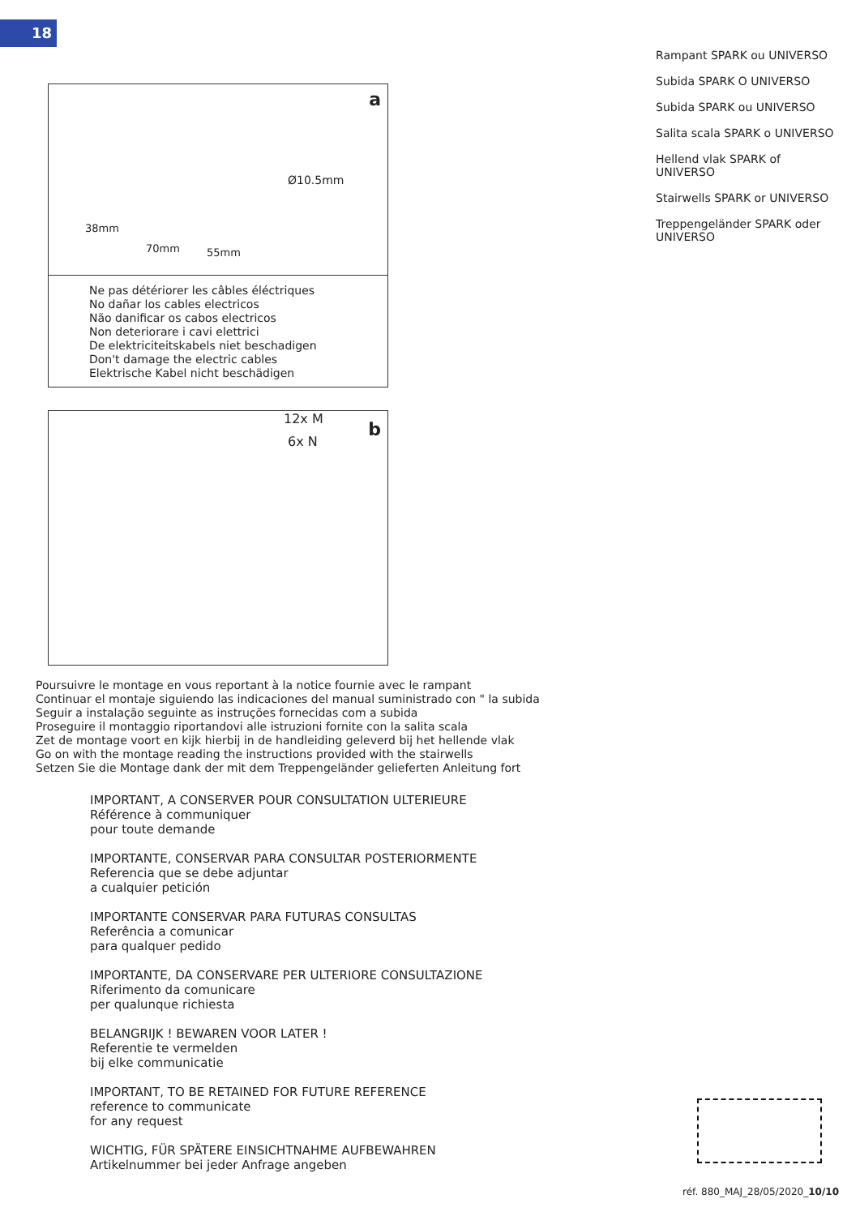18
a
Ø10.5mm
38mm
70mm 55mm
Ne pas détériorer les câbles éléctriques
No dañar los cables electricos
Não danificar os cabos electricos
Non deteriorare i cavi elettrici
De elektriciteitskabels niet beschadigen
Don't damage the electric cables
Elektrische Kabel nicht beschädigen
b
12x M
6x N
Rampant SPARK ou UNIVERSO
Subida SPARK O UNIVERSO
Subida SPARK ou UNIVERSO
Salita scala SPARK o UNIVERSO
Hellend vlak SPARK of UNIVERSO
Stairwells SPARK or UNIVERSO
Treppengeländer SPARK oder UNIVERSO
Poursuivre le montage en vous reportant à la notice fournie avec le rampant
Continuar el montaje siguiendo las indicaciones del manual suministrado con " la subida
Seguir a instalação seguinte as instruções fornecidas com a subida
Proseguire il montaggio riportandovi alle istruzioni fornite con la salita scala
Zet de montage voort en kijk hierbij in de handleiding geleverd bij het hellende vlak
Go on with the montage reading the instructions provided with the stairwells
Setzen Sie die Montage dank der mit dem Treppengeländer gelieferten Anleitung fort
IMPORTANT, A CONSERVER POUR CONSULTATION ULTERIEURE
Référence à communiquer
pour toute demande
IMPORTANTE, CONSERVAR PARA CONSULTAR POSTERIORMENTE
Referencia que se debe adjuntar
a cualquier petición
IMPORTANTE CONSERVAR PARA FUTURAS CONSULTAS
Referência a comunicar
para qualquer pedido
IMPORTANTE, DA CONSERVARE PER ULTERIORE CONSULTAZIONE
Riferimento da comunicare
per qualunque richiesta
BELANGRIJK ! BEWAREN VOOR LATER !
Referentie te vermelden
bij elke communicatie
IMPORTANT, TO BE RETAINED FOR FUTURE REFERENCE
reference to communicate
for any request
WICHTIG, FÜR SPÄTERE EINSICHTNAHME AUFBEWAHREN
Artikelnummer bei jeder Anfrage angeben
réf. 880_MAJ_28/05/2020_10/10